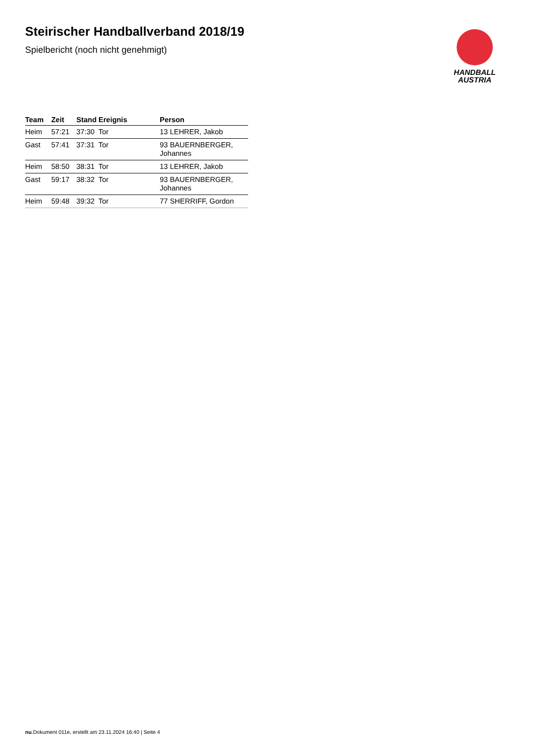HANDBALL
AUSTRIA
Steirischer Handballverband 2018/19
Spielbericht (noch nicht genehmigt)
| Team | Zeit | Stand | Ereignis | Person |
| --- | --- | --- | --- | --- |
| Heim | 57:21 | 37:30 | Tor | 13 LEHRER, Jakob |
| Gast | 57:41 | 37:31 | Tor | 93 BAUERNBERGER, Johannes |
| Heim | 58:50 | 38:31 | Tor | 13 LEHRER, Jakob |
| Gast | 59:17 | 38:32 | Tor | 93 BAUERNBERGER, Johannes |
| Heim | 59:48 | 39:32 | Tor | 77 SHERRIFF, Gordon |
nu.Dokument 011e, erstellt am 23.11.2024 16:40 | Seite 4